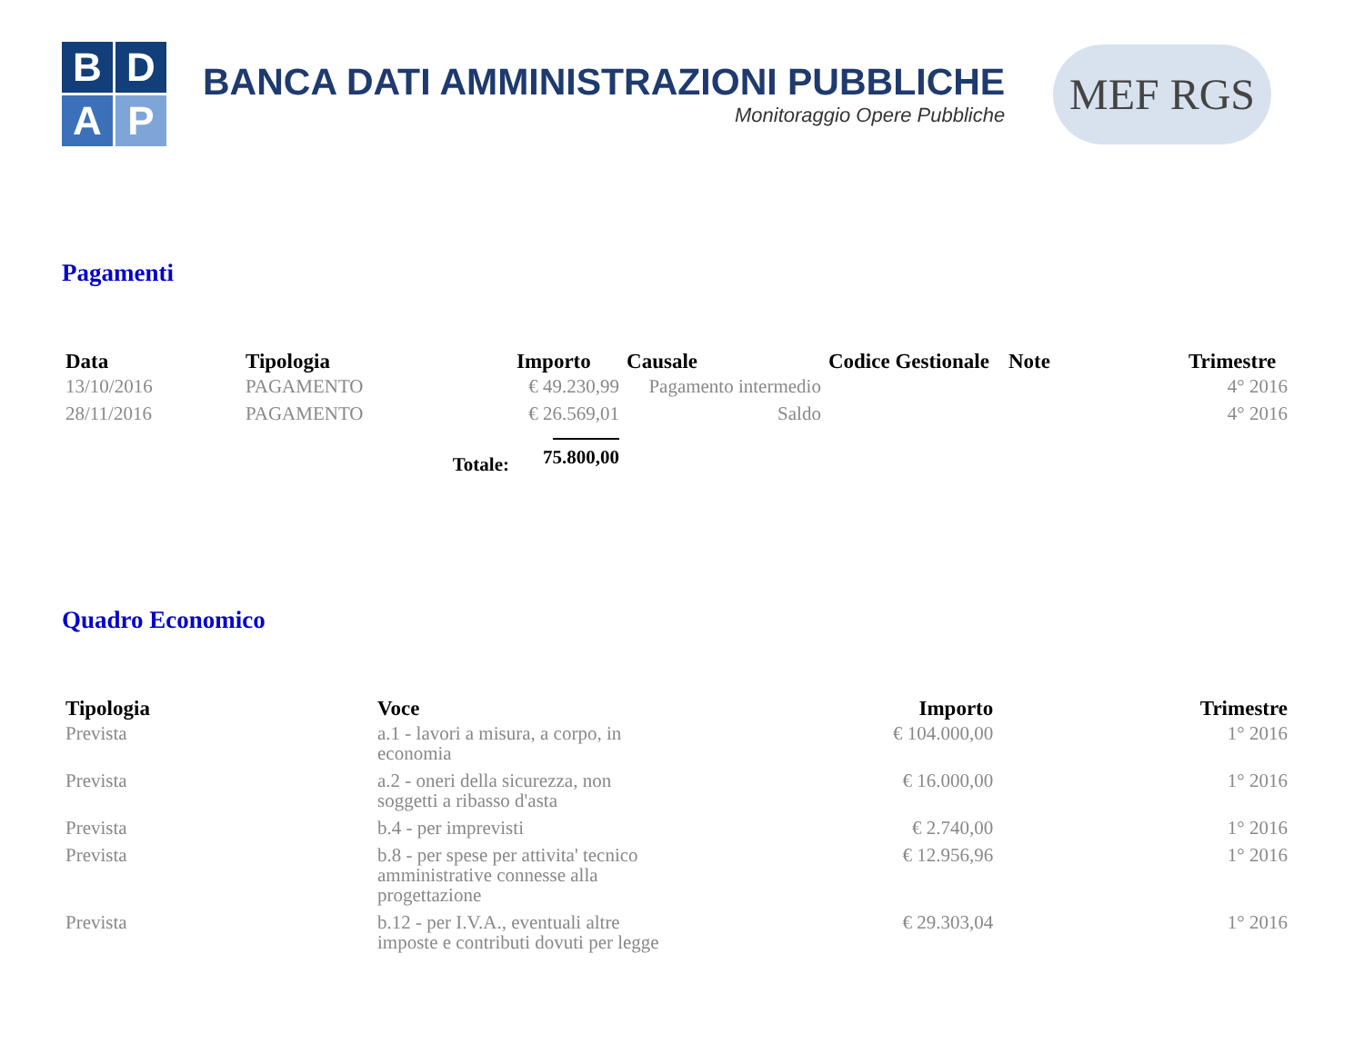B
D
A
P
BANCA DATI AMMINISTRAZIONI PUBBLICHE
Monitoraggio Opere Pubbliche
MEF RGS
Pagamenti
| Data | Tipologia | Importo | Causale | Codice Gestionale | Note | Trimestre |
| --- | --- | --- | --- | --- | --- | --- |
| 13/10/2016 | PAGAMENTO | € 49.230,99 | Pagamento intermedio | | | 4° 2016 |
| 28/11/2016 | PAGAMENTO | € 26.569,01 | Saldo | | | 4° 2016 |
| | Totale: | 75.800,00 | | | | |
Quadro Economico
| Tipologia | Voce | Importo | Trimestre |
| --- | --- | --- | --- |
| Prevista | a.1 - lavori a misura, a corpo, in economia | € 104.000,00 | 1° 2016 |
| Prevista | a.2 - oneri della sicurezza, non soggetti a ribasso d'asta | € 16.000,00 | 1° 2016 |
| Prevista | b.4 - per imprevisti | € 2.740,00 | 1° 2016 |
| Prevista | b.8 - per spese per attivita' tecnico amministrative connesse alla progettazione | € 12.956,96 | 1° 2016 |
| Prevista | b.12 - per I.V.A., eventuali altre imposte e contributi dovuti per legge | € 29.303,04 | 1° 2016 |